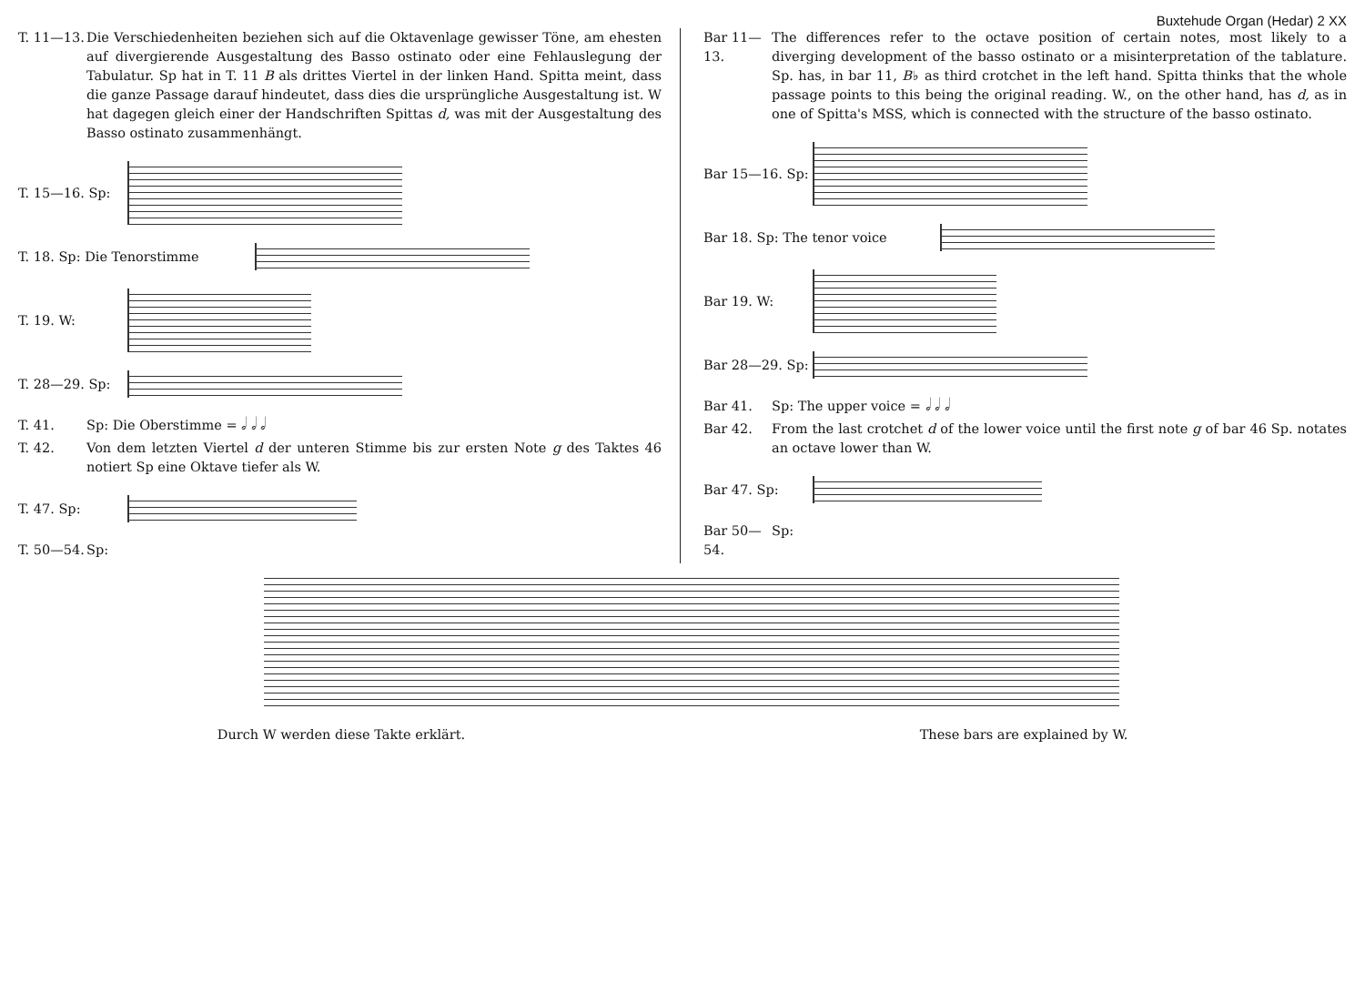Buxtehude Organ (Hedar) 2 XX
T. 11—13. Die Verschiedenheiten beziehen sich auf die Oktavenlage gewisser Töne, am ehesten auf divergierende Ausgestaltung des Basso ostinato oder eine Fehlauslegung der Tabulatur. Sp hat in T. 11 B als drittes Viertel in der linken Hand. Spitta meint, dass die ganze Passage darauf hindeutet, dass dies die ursprüngliche Ausgestaltung ist. W hat dagegen gleich einer der Handschriften Spittas d, was mit der Ausgestaltung des Basso ostinato zusammenhängt.
T. 15—16. Sp:
T. 18. Sp: Die Tenorstimme
T. 19. W:
T. 28—29. Sp:
T. 41. Sp: Die Oberstimme = 𝅗𝅥 𝅗𝅥 𝅗𝅥
T. 42. Von dem letzten Viertel d der unteren Stimme bis zur ersten Note g des Taktes 46 notiert Sp eine Oktave tiefer als W.
T. 47. Sp:
T. 50—54. Sp:
Bar 11—13. The differences refer to the octave position of certain notes, most likely to a diverging development of the basso ostinato or a misinterpretation of the tablature. Sp. has, in bar 11, B♭ as third crotchet in the left hand. Spitta thinks that the whole passage points to this being the original reading. W., on the other hand, has d, as in one of Spitta's MSS, which is connected with the structure of the basso ostinato.
Bar 15—16. Sp:
Bar 18. Sp: The tenor voice
Bar 19. W:
Bar 28—29. Sp:
Bar 41. Sp: The upper voice = 𝅗𝅥 𝅗𝅥 𝅗𝅥
Bar 42. From the last crotchet d of the lower voice until the first note g of bar 46 Sp. notates an octave lower than W.
Bar 47. Sp:
Bar 50—54. Sp:
Durch W werden diese Takte erklärt. These bars are explained by W.